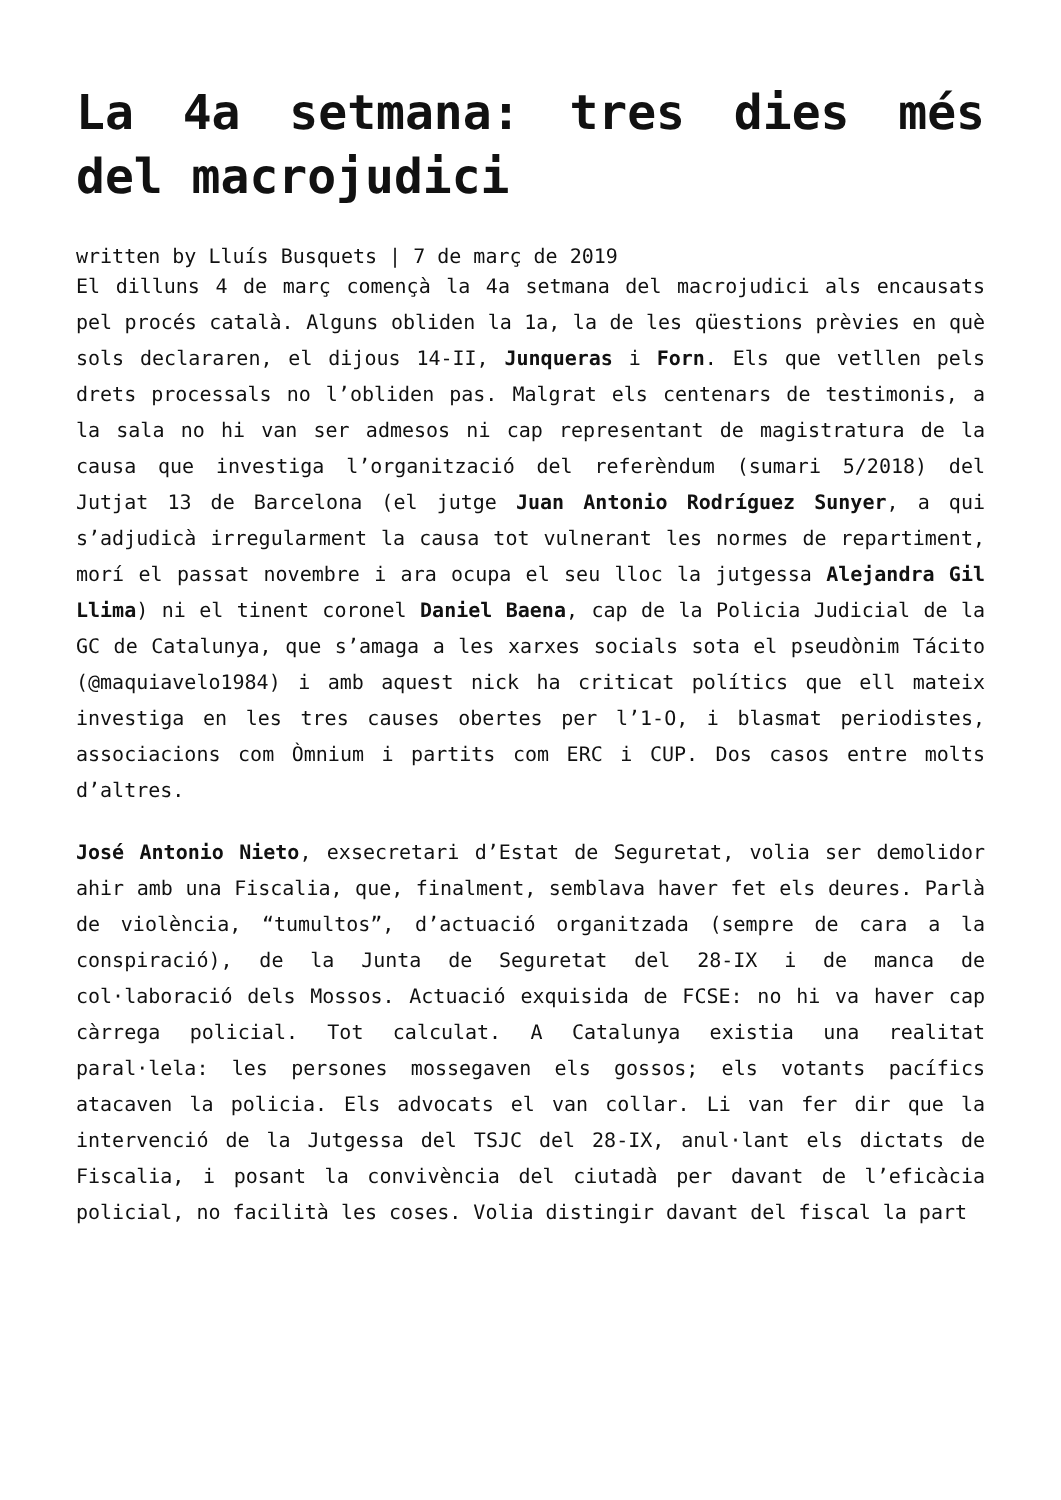La 4a setmana: tres dies més del macrojudici
written by Lluís Busquets | 7 de març de 2019
El dilluns 4 de març començà la 4a setmana del macrojudici als encausats pel procés català. Alguns obliden la 1a, la de les qüestions prèvies en què sols declararen, el dijous 14-II, Junqueras i Forn. Els que vetllen pels drets processals no l’obliden pas. Malgrat els centenars de testimonis, a la sala no hi van ser admesos ni cap representant de magistratura de la causa que investiga l’organització del referèndum (sumari 5/2018) del Jutjat 13 de Barcelona (el jutge Juan Antonio Rodríguez Sunyer, a qui s’adjudicà irregularment la causa tot vulnerant les normes de repartiment, morí el passat novembre i ara ocupa el seu lloc la jutgessa Alejandra Gil Llima) ni el tinent coronel Daniel Baena, cap de la Policia Judicial de la GC de Catalunya, que s’amaga a les xarxes socials sota el pseudònim Tácito (@maquiavelo1984) i amb aquest nick ha criticat polítics que ell mateix investiga en les tres causes obertes per l’1-O, i blasmat periodistes, associacions com Òmnium i partits com ERC i CUP. Dos casos entre molts d’altres.
José Antonio Nieto, exsecretari d’Estat de Seguretat, volia ser demolidor ahir amb una Fiscalia, que, finalment, semblava haver fet els deures. Parlà de violència, “tumultos”, d’actuació organitzada (sempre de cara a la conspiració), de la Junta de Seguretat del 28-IX i de manca de col·laboració dels Mossos. Actuació exquisida de FCSE: no hi va haver cap càrrega policial. Tot calculat. A Catalunya existia una realitat paral·lela: les persones mossegaven els gossos; els votants pacífics atacaven la policia. Els advocats el van collar. Li van fer dir que la intervenció de la Jutgessa del TSJC del 28-IX, anul·lant els dictats de Fiscalia, i posant la convivència del ciutadà per davant de l’eficàcia policial, no facilità les coses. Volia distingir davant del fiscal la part